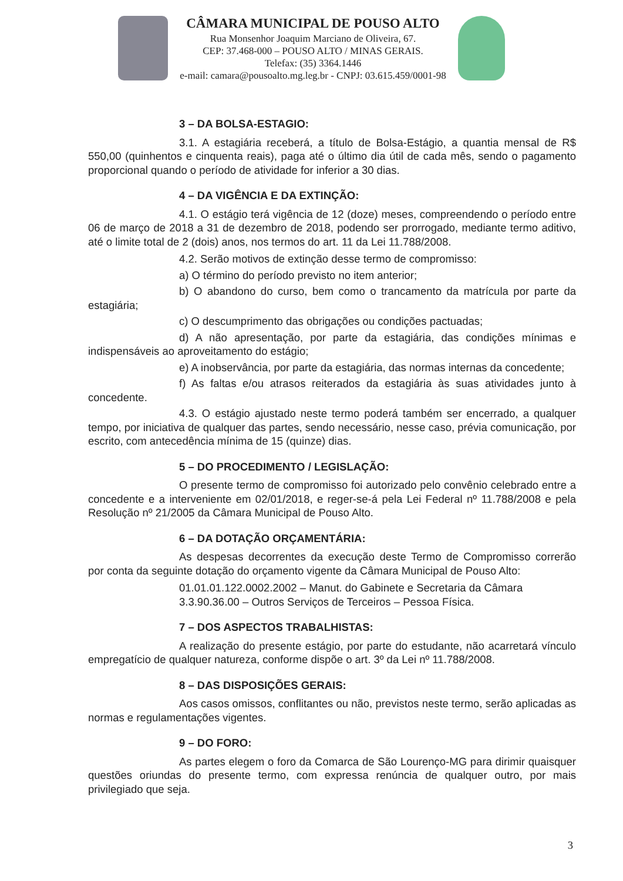CÂMARA MUNICIPAL DE POUSO ALTO
Rua Monsenhor Joaquim Marciano de Oliveira, 67.
CEP: 37.468-000 – POUSO ALTO / MINAS GERAIS.
Telefax: (35) 3364.1446
e-mail: camara@pousoalto.mg.leg.br - CNPJ: 03.615.459/0001-98
3 – DA BOLSA-ESTAGIO:
3.1. A estagiária receberá, a título de Bolsa-Estágio, a quantia mensal de R$ 550,00 (quinhentos e cinquenta reais), paga até o último dia útil de cada mês, sendo o pagamento proporcional quando o período de atividade for inferior a 30 dias.
4 – DA VIGÊNCIA E DA EXTINÇÃO:
4.1. O estágio terá vigência de 12 (doze) meses, compreendendo o período entre 06 de março de 2018 a 31 de dezembro de 2018, podendo ser prorrogado, mediante termo aditivo, até o limite total de 2 (dois) anos, nos termos do art. 11 da Lei 11.788/2008.
4.2. Serão motivos de extinção desse termo de compromisso:
a) O término do período previsto no item anterior;
b) O abandono do curso, bem como o trancamento da matrícula por parte da estagiária;
c) O descumprimento das obrigações ou condições pactuadas;
d) A não apresentação, por parte da estagiária, das condições mínimas e indispensáveis ao aproveitamento do estágio;
e) A inobservância, por parte da estagiária, das normas internas da concedente;
f) As faltas e/ou atrasos reiterados da estagiária às suas atividades junto à concedente.
4.3. O estágio ajustado neste termo poderá também ser encerrado, a qualquer tempo, por iniciativa de qualquer das partes, sendo necessário, nesse caso, prévia comunicação, por escrito, com antecedência mínima de 15 (quinze) dias.
5 – DO PROCEDIMENTO / LEGISLAÇÃO:
O presente termo de compromisso foi autorizado pelo convênio celebrado entre a concedente e a interveniente em 02/01/2018, e reger-se-á pela Lei Federal nº 11.788/2008 e pela Resolução nº 21/2005 da Câmara Municipal de Pouso Alto.
6 – DA DOTAÇÃO ORÇAMENTÁRIA:
As despesas decorrentes da execução deste Termo de Compromisso correrão por conta da seguinte dotação do orçamento vigente da Câmara Municipal de Pouso Alto:
01.01.01.122.0002.2002 – Manut. do Gabinete e Secretaria da Câmara
3.3.90.36.00 – Outros Serviços de Terceiros – Pessoa Física.
7 – DOS ASPECTOS TRABALHISTAS:
A realização do presente estágio, por parte do estudante, não acarretará vínculo empregatício de qualquer natureza, conforme dispõe o art. 3º da Lei nº 11.788/2008.
8 – DAS DISPOSIÇÕES GERAIS:
Aos casos omissos, conflitantes ou não, previstos neste termo, serão aplicadas as normas e regulamentações vigentes.
9 – DO FORO:
As partes elegem o foro da Comarca de São Lourenço-MG para dirimir quaisquer questões oriundas do presente termo, com expressa renúncia de qualquer outro, por mais privilegiado que seja.
3